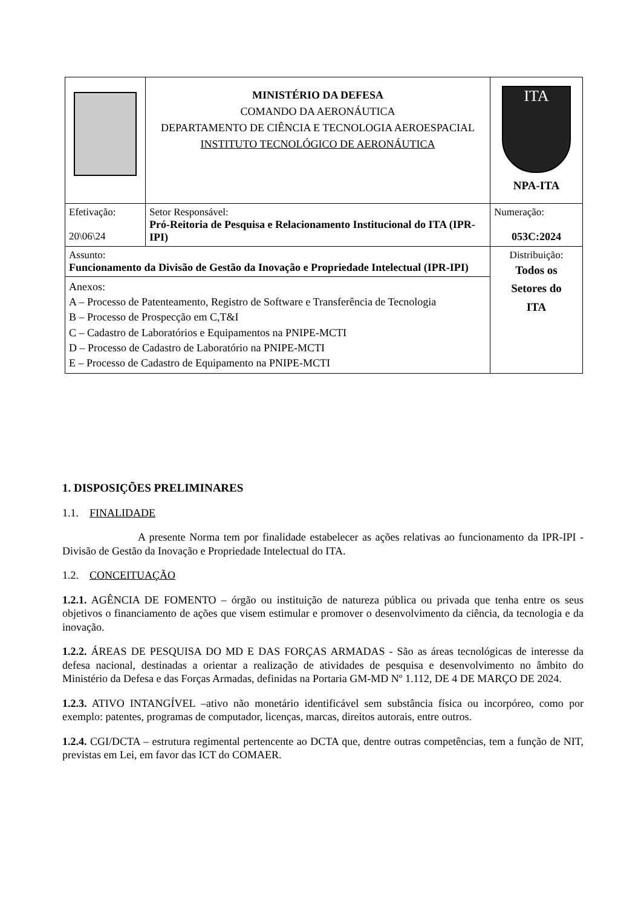| | MINISTÉRIO DA DEFESA COMANDO DA AERONÁUTICA DEPARTAMENTO DE CIÊNCIA E TECNOLOGIA AEROESPACIAL INSTITUTO TECNOLÓGICO DE AERONÁUTICA | ITA NPA-ITA |
| Efetivação: 20\06\24 | Setor Responsável: Pró-Reitoria de Pesquisa e Relacionamento Institucional do ITA (IPR-IPI) | Numeração: 053C:2024 |
| Assunto: Funcionamento da Divisão de Gestão da Inovação e Propriedade Intelectual (IPR-IPI) | | Distribuição: Todos os Setores do ITA |
| Anexos: A – Processo de Patenteamento, Registro de Software e Transferência de Tecnologia B – Processo de Prospecção em C,T&I C – Cadastro de Laboratórios e Equipamentos na PNIPE-MCTI D – Processo de Cadastro de Laboratório na PNIPE-MCTI E – Processo de Cadastro de Equipamento na PNIPE-MCTI | | |
1. DISPOSIÇÕES PRELIMINARES
1.1. FINALIDADE
A presente Norma tem por finalidade estabelecer as ações relativas ao funcionamento da IPR-IPI - Divisão de Gestão da Inovação e Propriedade Intelectual do ITA.
1.2. CONCEITUAÇÃO
1.2.1. AGÊNCIA DE FOMENTO – órgão ou instituição de natureza pública ou privada que tenha entre os seus objetivos o financiamento de ações que visem estimular e promover o desenvolvimento da ciência, da tecnologia e da inovação.
1.2.2. ÁREAS DE PESQUISA DO MD E DAS FORÇAS ARMADAS - São as áreas tecnológicas de interesse da defesa nacional, destinadas a orientar a realização de atividades de pesquisa e desenvolvimento no âmbito do Ministério da Defesa e das Forças Armadas, definidas na Portaria GM-MD Nº 1.112, DE 4 DE MARÇO DE 2024.
1.2.3. ATIVO INTANGÍVEL –ativo não monetário identificável sem substância física ou incorpóreo, como por exemplo: patentes, programas de computador, licenças, marcas, direitos autorais, entre outros.
1.2.4. CGI/DCTA – estrutura regimental pertencente ao DCTA que, dentre outras competências, tem a função de NIT, previstas em Lei, em favor das ICT do COMAER.